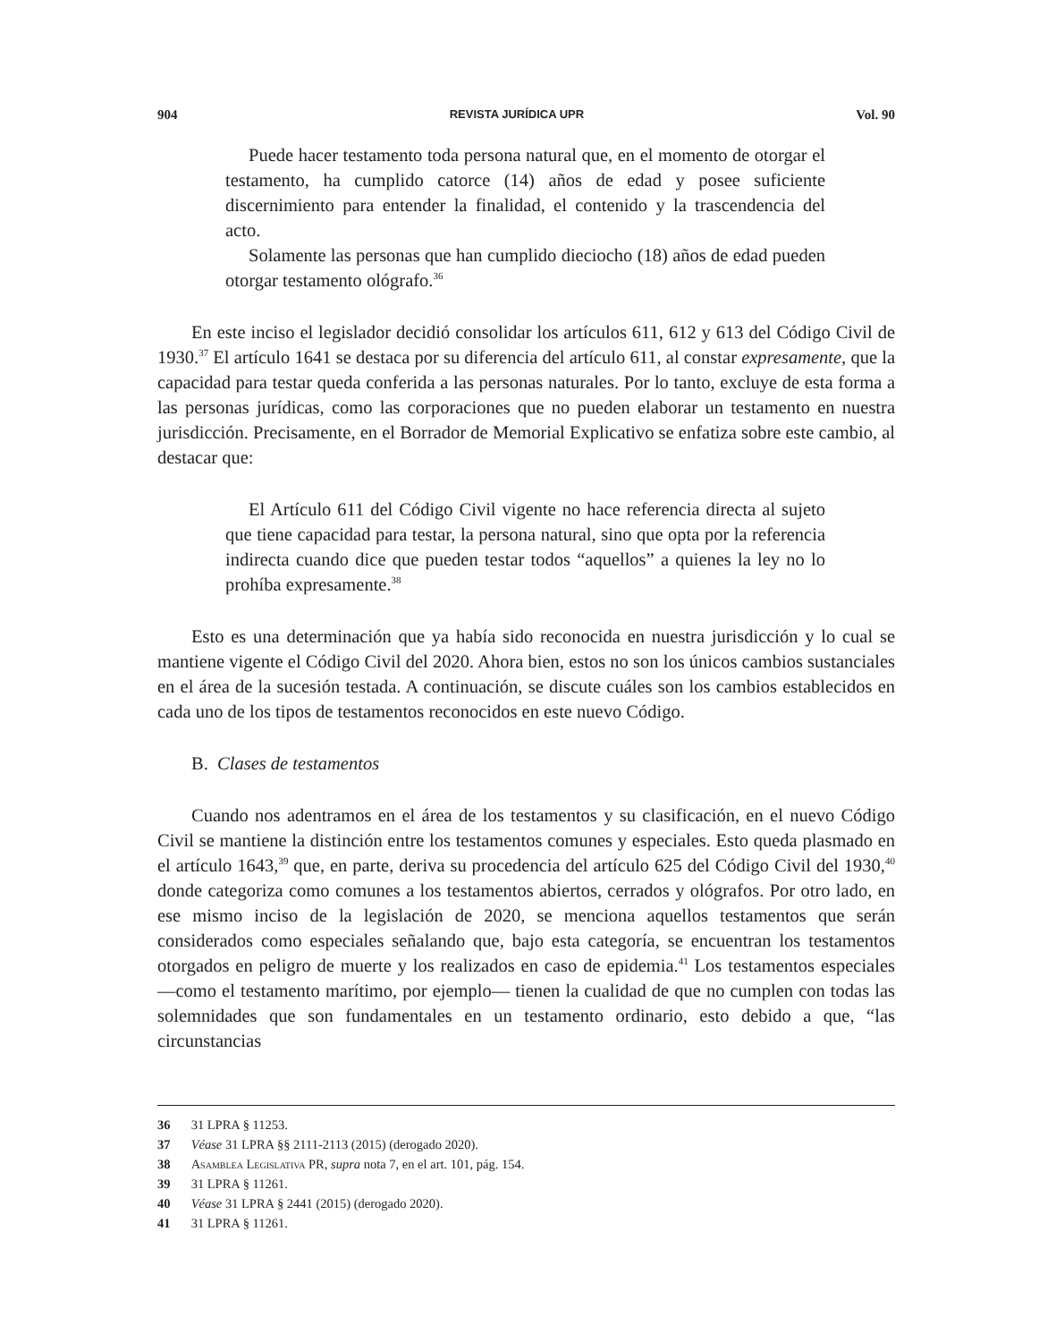904 REVISTA JURÍDICA UPR Vol. 90
Puede hacer testamento toda persona natural que, en el momento de otorgar el testamento, ha cumplido catorce (14) años de edad y posee suficiente discernimiento para entender la finalidad, el contenido y la trascendencia del acto.
Solamente las personas que han cumplido dieciocho (18) años de edad pueden otorgar testamento ológrafo.<sup>36</sup>
En este inciso el legislador decidió consolidar los artículos 611, 612 y 613 del Código Civil de 1930.<sup>37</sup> El artículo 1641 se destaca por su diferencia del artículo 611, al constar expresamente, que la capacidad para testar queda conferida a las personas naturales. Por lo tanto, excluye de esta forma a las personas jurídicas, como las corporaciones que no pueden elaborar un testamento en nuestra jurisdicción. Precisamente, en el Borrador de Memorial Explicativo se enfatiza sobre este cambio, al destacar que:
El Artículo 611 del Código Civil vigente no hace referencia directa al sujeto que tiene capacidad para testar, la persona natural, sino que opta por la referencia indirecta cuando dice que pueden testar todos “aquellos” a quienes la ley no lo prohíba expresamente.<sup>38</sup>
Esto es una determinación que ya había sido reconocida en nuestra jurisdicción y lo cual se mantiene vigente el Código Civil del 2020. Ahora bien, estos no son los únicos cambios sustanciales en el área de la sucesión testada. A continuación, se discute cuáles son los cambios establecidos en cada uno de los tipos de testamentos reconocidos en este nuevo Código.
B. Clases de testamentos
Cuando nos adentramos en el área de los testamentos y su clasificación, en el nuevo Código Civil se mantiene la distinción entre los testamentos comunes y especiales. Esto queda plasmado en el artículo 1643,<sup>39</sup> que, en parte, deriva su procedencia del artículo 625 del Código Civil del 1930,<sup>40</sup> donde categoriza como comunes a los testamentos abiertos, cerrados y ológrafos. Por otro lado, en ese mismo inciso de la legislación de 2020, se menciona aquellos testamentos que serán considerados como especiales señalando que, bajo esta categoría, se encuentran los testamentos otorgados en peligro de muerte y los realizados en caso de epidemia.<sup>41</sup> Los testamentos especiales —como el testamento marítimo, por ejemplo— tienen la cualidad de que no cumplen con todas las solemnidades que son fundamentales en un testamento ordinario, esto debido a que, “las circunstancias
36 31 LPRA § 11253.
37 Véase 31 LPRA §§ 2111-2113 (2015) (derogado 2020).
38 Asamblea Legislativa PR, supra nota 7, en el art. 101, pág. 154.
39 31 LPRA § 11261.
40 Véase 31 LPRA § 2441 (2015) (derogado 2020).
41 31 LPRA § 11261.